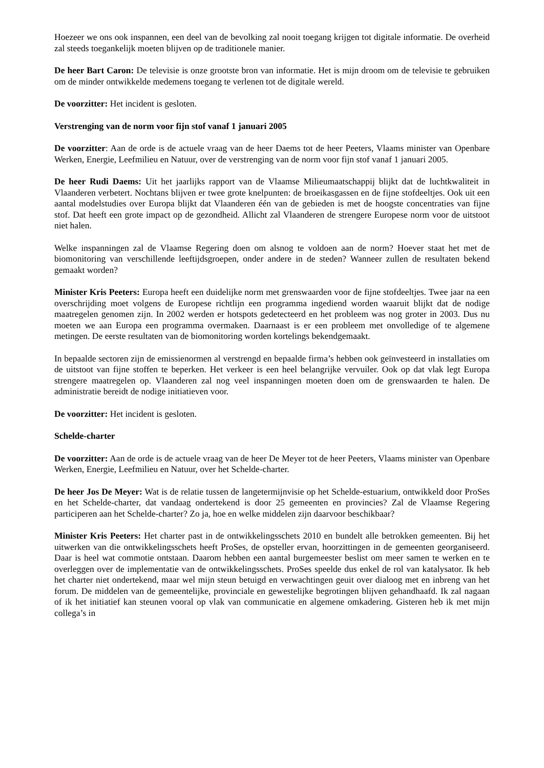Hoezeer we ons ook inspannen, een deel van de bevolking zal nooit toegang krijgen tot digitale informatie. De overheid zal steeds toegankelijk moeten blijven op de traditionele manier.
De heer Bart Caron: De televisie is onze grootste bron van informatie. Het is mijn droom om de televisie te gebruiken om de minder ontwikkelde medemens toegang te verlenen tot de digitale wereld.
De voorzitter: Het incident is gesloten.
Verstrenging van de norm voor fijn stof vanaf 1 januari 2005
De voorzitter: Aan de orde is de actuele vraag van de heer Daems tot de heer Peeters, Vlaams minister van Openbare Werken, Energie, Leefmilieu en Natuur, over de verstrenging van de norm voor fijn stof vanaf 1 januari 2005.
De heer Rudi Daems: Uit het jaarlijks rapport van de Vlaamse Milieumaatschappij blijkt dat de luchtkwaliteit in Vlaanderen verbetert. Nochtans blijven er twee grote knelpunten: de broeikasgassen en de fijne stofdeeltjes. Ook uit een aantal modelstudies over Europa blijkt dat Vlaanderen één van de gebieden is met de hoogste concentraties van fijne stof. Dat heeft een grote impact op de gezondheid. Allicht zal Vlaanderen de strengere Europese norm voor de uitstoot niet halen.
Welke inspanningen zal de Vlaamse Regering doen om alsnog te voldoen aan de norm? Hoever staat het met de biomonitoring van verschillende leeftijdsgroepen, onder andere in de steden? Wanneer zullen de resultaten bekend gemaakt worden?
Minister Kris Peeters: Europa heeft een duidelijke norm met grenswaarden voor de fijne stofdeeltjes. Twee jaar na een overschrijding moet volgens de Europese richtlijn een programma ingediend worden waaruit blijkt dat de nodige maatregelen genomen zijn. In 2002 werden er hotspots gedetecteerd en het probleem was nog groter in 2003. Dus nu moeten we aan Europa een programma overmaken. Daarnaast is er een probleem met onvolledige of te algemene metingen. De eerste resultaten van de biomonitoring worden kortelings bekendgemaakt.
In bepaalde sectoren zijn de emissienormen al verstrengd en bepaalde firma’s hebben ook geïnvesteerd in installaties om de uitstoot van fijne stoffen te beperken. Het verkeer is een heel belangrijke vervuiler. Ook op dat vlak legt Europa strengere maatregelen op. Vlaanderen zal nog veel inspanningen moeten doen om de grenswaarden te halen. De administratie bereidt de nodige initiatieven voor.
De voorzitter: Het incident is gesloten.
Schelde-charter
De voorzitter: Aan de orde is de actuele vraag van de heer De Meyer tot de heer Peeters, Vlaams minister van Openbare Werken, Energie, Leefmilieu en Natuur, over het Schelde-charter.
De heer Jos De Meyer: Wat is de relatie tussen de langetermijnvisie op het Schelde-estuarium, ontwikkeld door ProSes en het Schelde-charter, dat vandaag ondertekend is door 25 gemeenten en provincies? Zal de Vlaamse Regering participeren aan het Schelde-charter? Zo ja, hoe en welke middelen zijn daarvoor beschikbaar?
Minister Kris Peeters: Het charter past in de ontwikkelingsschets 2010 en bundelt alle betrokken gemeenten. Bij het uitwerken van die ontwikkelingsschets heeft ProSes, de opsteller ervan, hoorzittingen in de gemeenten georganiseerd. Daar is heel wat commotie ontstaan. Daarom hebben een aantal burgemeester beslist om meer samen te werken en te overleggen over de implementatie van de ontwikkelingsschets. ProSes speelde dus enkel de rol van katalysator. Ik heb het charter niet ondertekend, maar wel mijn steun betuigd en verwachtingen geuit over dialoog met en inbreng van het forum. De middelen van de gemeentelijke, provinciale en gewestelijke begrotingen blijven gehandhaafd. Ik zal nagaan of ik het initiatief kan steunen vooral op vlak van communicatie en algemene omkadering. Gisteren heb ik met mijn collega’s in